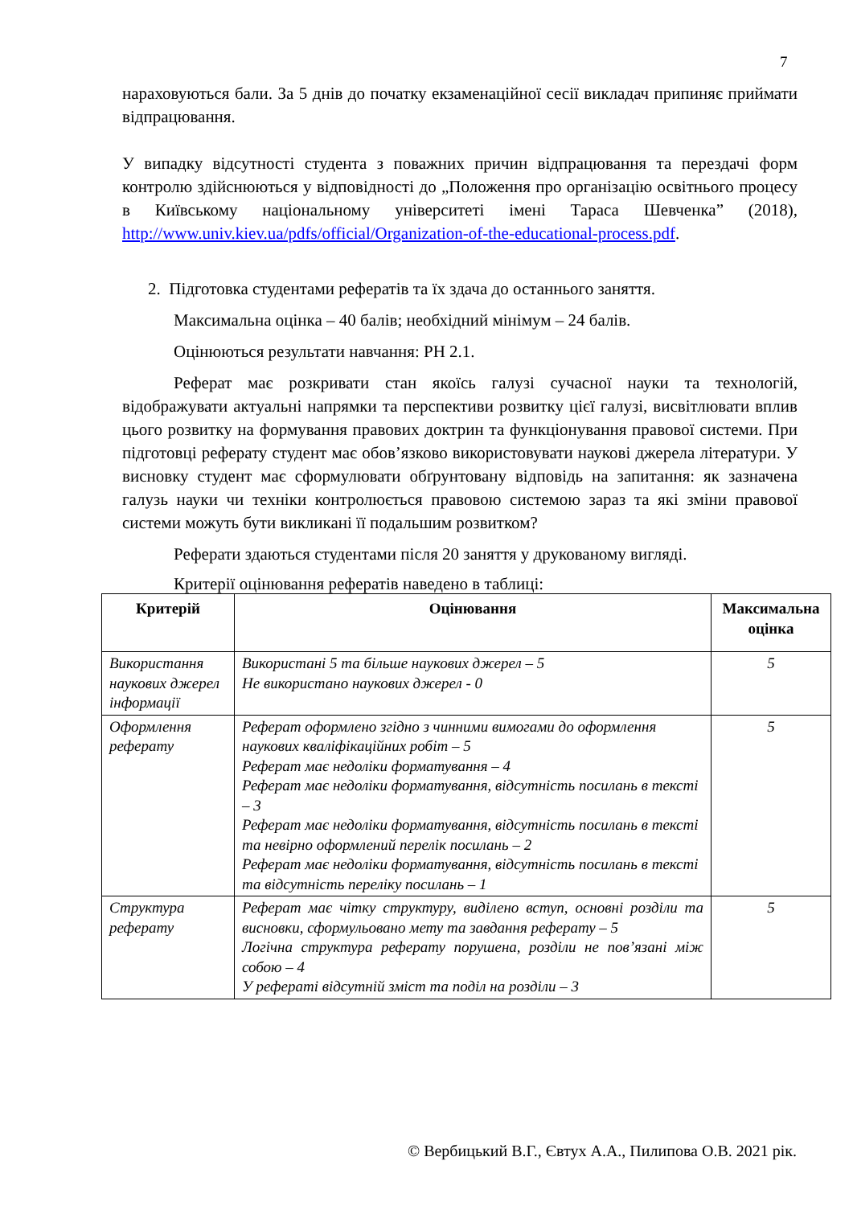7
нараховуються бали. За 5 днів до початку екзаменаційної сесії викладач припиняє приймати відпрацювання.
У випадку відсутності студента з поважних причин відпрацювання та перездачі форм контролю здійснюються у відповідності до „Положення про організацію освітнього процесу в Київському національному університеті імені Тараса Шевченка” (2018), http://www.univ.kiev.ua/pdfs/official/Organization-of-the-educational-process.pdf.
2. Підготовка студентами рефератів та їх здача до останнього заняття.
Максимальна оцінка – 40 балів; необхідний мінімум – 24 балів.
Оцінюються результати навчання: РН 2.1.
Реферат має розкривати стан якоїсь галузі сучасної науки та технологій, відображувати актуальні напрямки та перспективи розвитку цієї галузі, висвітлювати вплив цього розвитку на формування правових доктрин та функціонування правової системи. При підготовці реферату студент має обов’язково використовувати наукові джерела літератури. У висновку студент має сформулювати обґрунтовану відповідь на запитання: як зазначена галузь науки чи техніки контролюється правовою системою зараз та які зміни правової системи можуть бути викликані її подальшим розвитком?
Реферати здаються студентами після 20 заняття у друкованому вигляді.
Критерії оцінювання рефератів наведено в таблиці:
| Критерій | Оцінювання | Максимальна оцінка |
| --- | --- | --- |
| Використання наукових джерел інформації | Використані 5 та більше наукових джерел – 5 Не використано наукових джерел - 0 | 5 |
| Оформлення реферату | Реферат оформлено згідно з чинними вимогами до оформлення наукових кваліфікаційних робіт – 5 Реферат має недоліки форматування – 4 Реферат має недоліки форматування, відсутність посилань в тексті – 3 Реферат має недоліки форматування, відсутність посилань в тексті та невірно оформлений перелік посилань – 2 Реферат має недоліки форматування, відсутність посилань в тексті та відсутність переліку посилань – 1 | 5 |
| Структура реферату | Реферат має чітку структуру, виділено вступ, основні розділи та висновки, сформульовано мету та завдання реферату – 5 Логічна структура реферату порушена, розділи не пов’язані між собою – 4 У рефераті відсутній зміст та поділ на розділи – 3 | 5 |
© Вербицький В.Г., Євтух А.А., Пилипова О.В. 2021 рік.